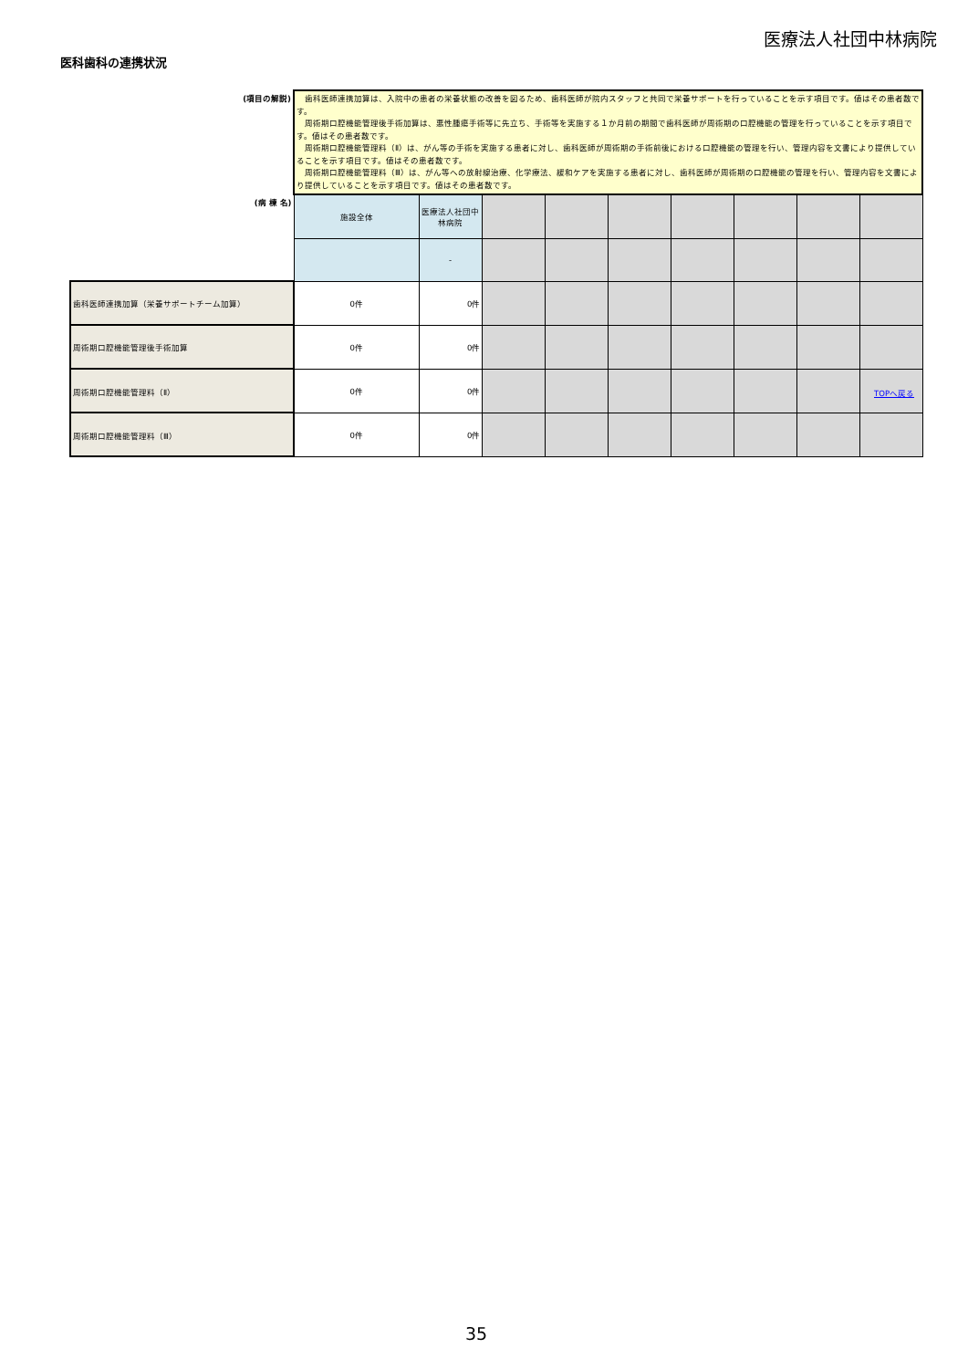医療法人社団中林病院
医科歯科の連携状況
| (項目の解説) | 歯科医師連携加算は、入院中の患者の栄養状態の改善を図るため、歯科医師が院内スタッフと共同で栄養サポートを行っていることを示す項目です。値はその患者数です。 周術期口腔機能管理後手術加算は、悪性腫瘍手術等に先立ち、手術等を実施する１か月前の期間で歯科医師が周術期の口腔機能の管理を行っていることを示す項目です。値はその患者数です。 周術期口腔機能管理料（Ⅱ）は、がん等の手術を実施する患者に対し、歯科医師が周術期の手術前後における口腔機能の管理を行い、管理内容を文書により提供していることを示す項目です。値はその患者数です。 周術期口腔機能管理料（Ⅲ）は、がん等への放射線治療、化学療法、緩和ケアを実施する患者に対し、歯科医師が周術期の口腔機能の管理を行い、管理内容を文書により提供していることを示す項目です。値はその患者数です。 | | | | | | | | |
| (病 棟 名) | 施設全体 | 医療法人社団中林病院 | | | | | | | |
| | | - | | | | | | | |
| 歯科医師連携加算（栄養サポートチーム加算） | 0件 | 0件 | | | | | | | |
| 周術期口腔機能管理後手術加算 | 0件 | 0件 | | | | | | | |
| 周術期口腔機能管理料（Ⅱ） | 0件 | 0件 | | | | | | | |
| 周術期口腔機能管理料（Ⅲ） | 0件 | 0件 | | | | | | | |
TOPへ戻る
35